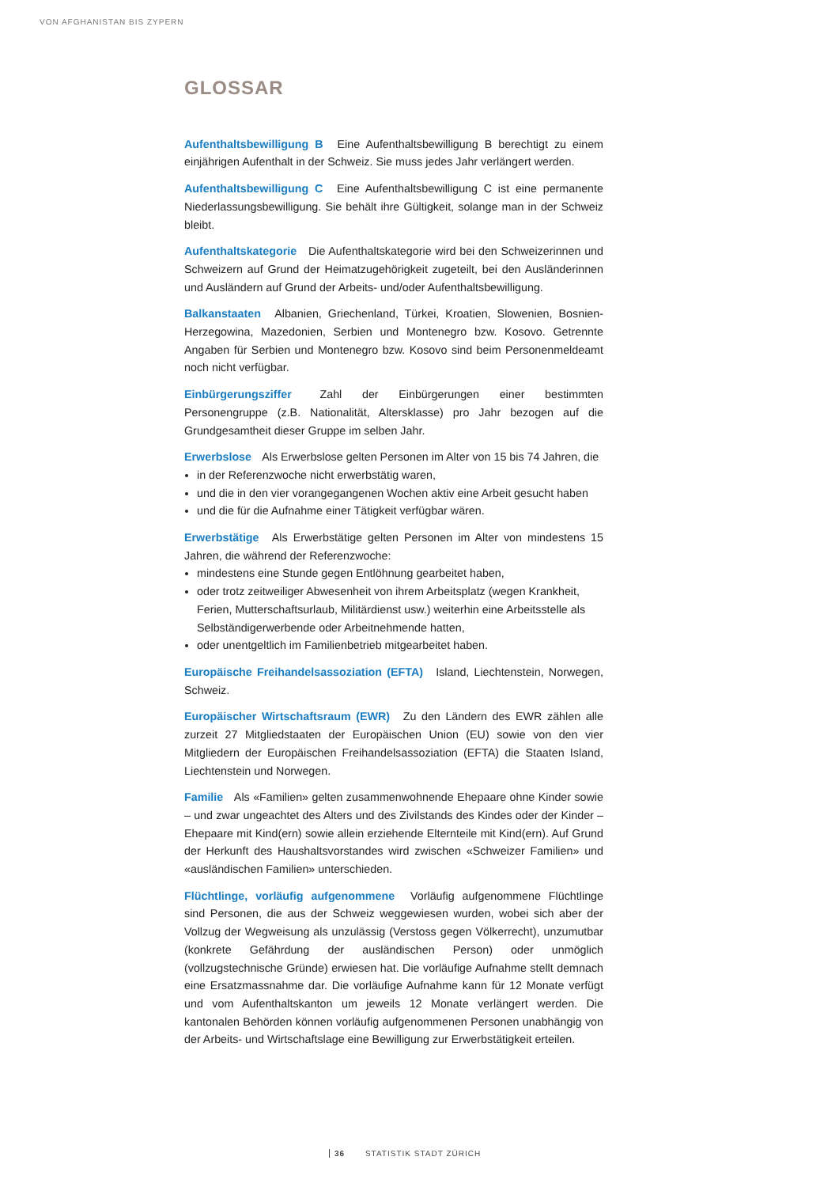VON AFGHANISTAN BIS ZYPERN
GLOSSAR
Aufenthaltsbewilligung B Eine Aufenthaltsbewilligung B berechtigt zu einem einjährigen Aufenthalt in der Schweiz. Sie muss jedes Jahr verlängert werden.
Aufenthaltsbewilligung C Eine Aufenthaltsbewilligung C ist eine permanente Niederlassungsbewilligung. Sie behält ihre Gültigkeit, solange man in der Schweiz bleibt.
Aufenthaltskategorie Die Aufenthaltskategorie wird bei den Schweizerinnen und Schweizern auf Grund der Heimatzugehörigkeit zugeteilt, bei den Ausländerinnen und Ausländern auf Grund der Arbeits- und/oder Aufenthaltsbewilligung.
Balkanstaaten Albanien, Griechenland, Türkei, Kroatien, Slowenien, Bosnien-Herzegowina, Mazedonien, Serbien und Montenegro bzw. Kosovo. Getrennte Angaben für Serbien und Montenegro bzw. Kosovo sind beim Personenmeldeamt noch nicht verfügbar.
Einbürgerungsziffer Zahl der Einbürgerungen einer bestimmten Personengruppe (z.B. Nationalität, Altersklasse) pro Jahr bezogen auf die Grundgesamtheit dieser Gruppe im selben Jahr.
Erwerbslose Als Erwerbslose gelten Personen im Alter von 15 bis 74 Jahren, die
in der Referenzwoche nicht erwerbstätig waren,
und die in den vier vorangegangenen Wochen aktiv eine Arbeit gesucht haben
und die für die Aufnahme einer Tätigkeit verfügbar wären.
Erwerbstätige Als Erwerbstätige gelten Personen im Alter von mindestens 15 Jahren, die während der Referenzwoche:
mindestens eine Stunde gegen Entlöhnung gearbeitet haben,
oder trotz zeitweiliger Abwesenheit von ihrem Arbeitsplatz (wegen Krankheit, Ferien, Mutterschaftsurlaub, Militärdienst usw.) weiterhin eine Arbeitsstelle als Selbständigerwerbende oder Arbeitnehmende hatten,
oder unentgeltlich im Familienbetrieb mitgearbeitet haben.
Europäische Freihandelsassoziation (EFTA) Island, Liechtenstein, Norwegen, Schweiz.
Europäischer Wirtschaftsraum (EWR) Zu den Ländern des EWR zählen alle zurzeit 27 Mitgliedstaaten der Europäischen Union (EU) sowie von den vier Mitgliedern der Europäischen Freihandelsassoziation (EFTA) die Staaten Island, Liechtenstein und Norwegen.
Familie Als «Familien» gelten zusammenwohnende Ehepaare ohne Kinder sowie – und zwar ungeachtet des Alters und des Zivilstands des Kindes oder der Kinder – Ehepaare mit Kind(ern) sowie allein erziehende Elternteile mit Kind(ern). Auf Grund der Herkunft des Haushaltsvorstandes wird zwischen «Schweizer Familien» und «ausländischen Familien» unterschieden.
Flüchtlinge, vorläufig aufgenommene Vorläufig aufgenommene Flüchtlinge sind Personen, die aus der Schweiz weggewiesen wurden, wobei sich aber der Vollzug der Wegweisung als unzulässig (Verstoss gegen Völkerrecht), unzumutbar (konkrete Gefährdung der ausländischen Person) oder unmöglich (vollzugstechnische Gründe) erwiesen hat. Die vorläufige Aufnahme stellt demnach eine Ersatzmassnahme dar. Die vorläufige Aufnahme kann für 12 Monate verfügt und vom Aufenthaltskanton um jeweils 12 Monate verlängert werden. Die kantonalen Behörden können vorläufig aufgenommenen Personen unabhängig von der Arbeits- und Wirtschaftslage eine Bewilligung zur Erwerbstätigkeit erteilen.
36 STATISTIK STADT ZÜRICH